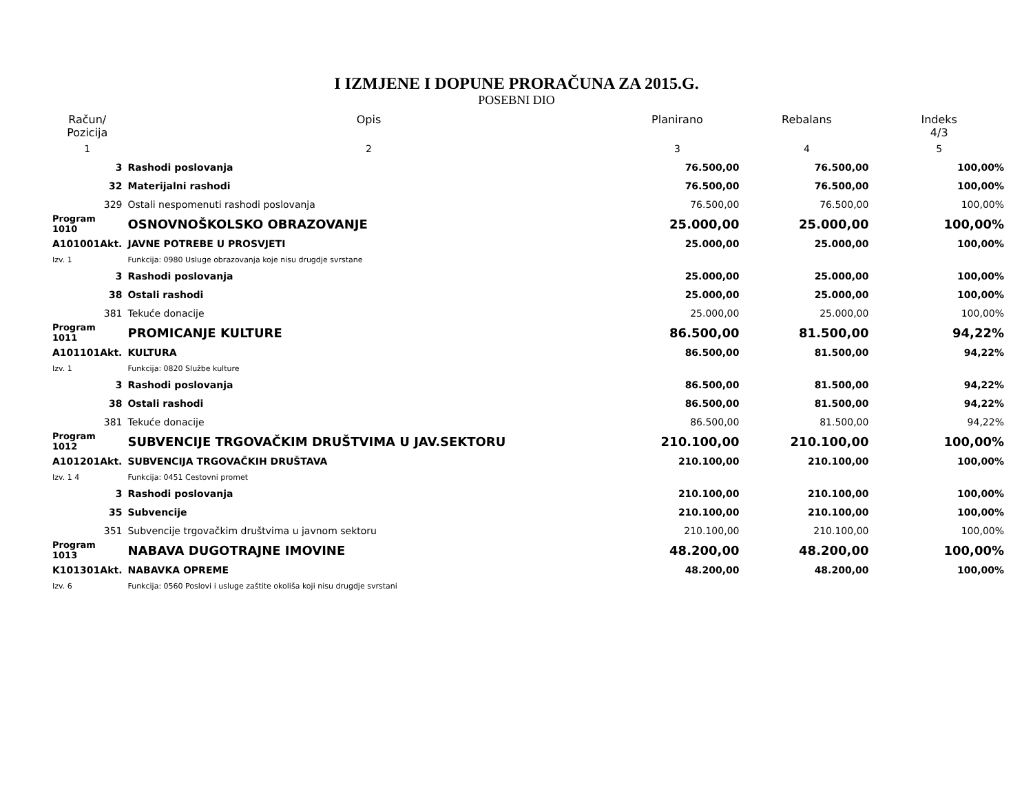I IZMJENE I DOPUNE PRORAČUNA ZA 2015.G.
POSEBNI DIO
| Račun/ Pozicija | Opis | Planirano | Rebalans | Indeks 4/3 |
| --- | --- | --- | --- | --- |
| 1 | 2 | 3 | 4 | 5 |
| 3 | Rashodi poslovanja | 76.500,00 | 76.500,00 | 100,00% |
| 32 | Materijalni rashodi | 76.500,00 | 76.500,00 | 100,00% |
| 329 | Ostali nespomenuti rashodi poslovanja | 76.500,00 | 76.500,00 | 100,00% |
| Program 1010 | OSNOVNOŠKOLSKO OBRAZOVANJE | 25.000,00 | 25.000,00 | 100,00% |
| A101001Akt. | JAVNE POTREBE U PROSVJETI | 25.000,00 | 25.000,00 | 100,00% |
| Izv. 1 | Funkcija: 0980 Usluge obrazovanja koje nisu drugdje svrstane | | | |
| 3 | Rashodi poslovanja | 25.000,00 | 25.000,00 | 100,00% |
| 38 | Ostali rashodi | 25.000,00 | 25.000,00 | 100,00% |
| 381 | Tekuće donacije | 25.000,00 | 25.000,00 | 100,00% |
| Program 1011 | PROMICANJE KULTURE | 86.500,00 | 81.500,00 | 94,22% |
| A101101Akt. | KULTURA | 86.500,00 | 81.500,00 | 94,22% |
| Izv. 1 | Funkcija: 0820 Službe kulture | | | |
| 3 | Rashodi poslovanja | 86.500,00 | 81.500,00 | 94,22% |
| 38 | Ostali rashodi | 86.500,00 | 81.500,00 | 94,22% |
| 381 | Tekuće donacije | 86.500,00 | 81.500,00 | 94,22% |
| Program 1012 | SUBVENCIJE TRGOVAČKIM DRUŠTVIMA U JAV.SEKTORU | 210.100,00 | 210.100,00 | 100,00% |
| A101201Akt. | SUBVENCIJA TRGOVAČKIH DRUŠTAVA | 210.100,00 | 210.100,00 | 100,00% |
| Izv. 1 4 | Funkcija: 0451 Cestovni promet | | | |
| 3 | Rashodi poslovanja | 210.100,00 | 210.100,00 | 100,00% |
| 35 | Subvencije | 210.100,00 | 210.100,00 | 100,00% |
| 351 | Subvencije trgovačkim društvima u javnom sektoru | 210.100,00 | 210.100,00 | 100,00% |
| Program 1013 | NABAVA DUGOTRAJNE IMOVINE | 48.200,00 | 48.200,00 | 100,00% |
| K101301Akt. | NABAVKA OPREME | 48.200,00 | 48.200,00 | 100,00% |
| Izv. 6 | Funkcija: 0560 Poslovi i usluge zaštite okoliša koji nisu drugdje svrstani | | | |